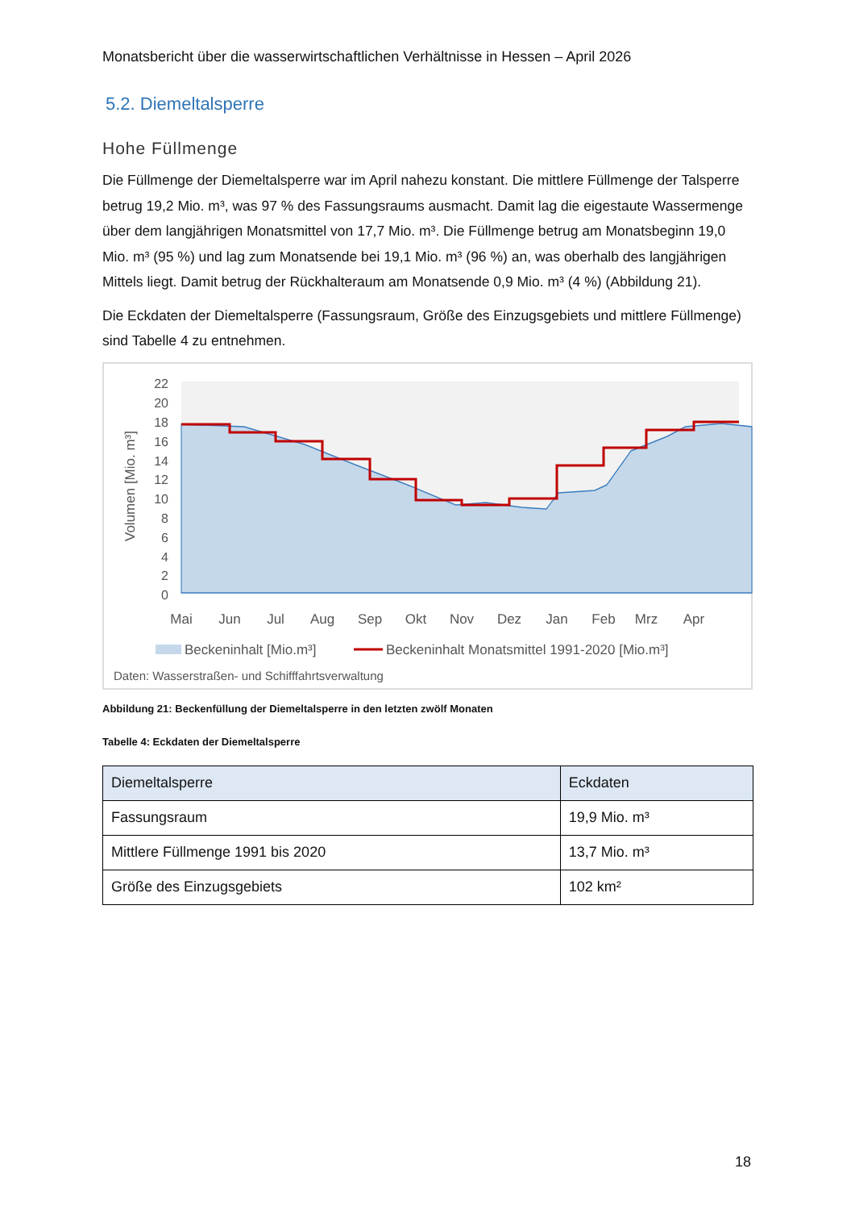Monatsbericht über die wasserwirtschaftlichen Verhältnisse in Hessen – April 2026
5.2. Diemeltalsperre
Hohe Füllmenge
Die Füllmenge der Diemeltalsperre war im April nahezu konstant. Die mittlere Füllmenge der Talsperre betrug 19,2 Mio. m³, was 97 % des Fassungsraums ausmacht. Damit lag die eigestaute Wassermenge über dem langjährigen Monatsmittel von 17,7 Mio. m³. Die Füllmenge betrug am Monatsbeginn 19,0 Mio. m³ (95 %) und lag zum Monatsende bei 19,1 Mio. m³ (96 %) an, was oberhalb des langjährigen Mittels liegt. Damit betrug der Rückhalteraum am Monatsende 0,9 Mio. m³ (4 %) (Abbildung 21).
Die Eckdaten der Diemeltalsperre (Fassungsraum, Größe des Einzugsgebiets und mittlere Füllmenge) sind Tabelle 4 zu entnehmen.
Volumen [Mio. m³]
22
20
18
16
14
12
10
8
6
4
2
0
Mai
Jun
Jul
Aug
Sep
Okt
Nov
Dez
Jan
Feb
Mrz
Apr
Beckeninhalt [Mio.m³]
Beckeninhalt Monatsmittel 1991-2020 [Mio.m³]
Daten: Wasserstraßen- und Schifffahrtsverwaltung
Abbildung 21: Beckenfüllung der Diemeltalsperre in den letzten zwölf Monaten
Tabelle 4: Eckdaten der Diemeltalsperre
| Diemeltalsperre | Eckdaten |
| --- | --- |
| Fassungsraum | 19,9 Mio. m³ |
| Mittlere Füllmenge 1991 bis 2020 | 13,7 Mio. m³ |
| Größe des Einzugsgebiets | 102 km² |
18